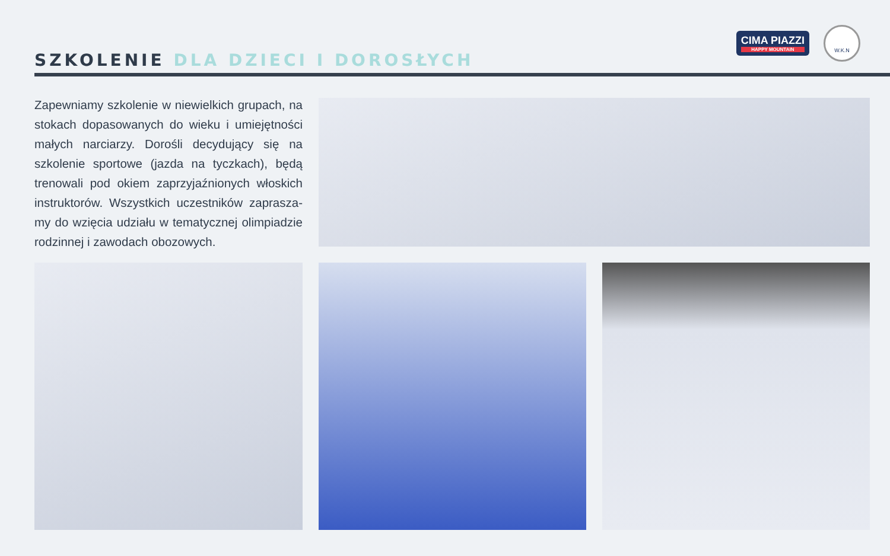SZKOLENIE DLA DZIECI I DOROSŁYCH
CIMA PIAZZI
HAPPY MOUNTAIN
W.K.N
Zapewniamy szkolenie w niewielkich grupach, na stokach dopasowanych do wieku i umiejęt­ności małych narciarzy. Dorośli decydujący się na szkolenie sportowe (jazda na tyczkach), będą trenowali pod okiem zaprzyjaźnionych włoskich instruktorów. Wszystkich uczestników zaprasza­my do wzięcia udziału w tematycznej olimpiadzie rodzinnej i zawodach obozowych.